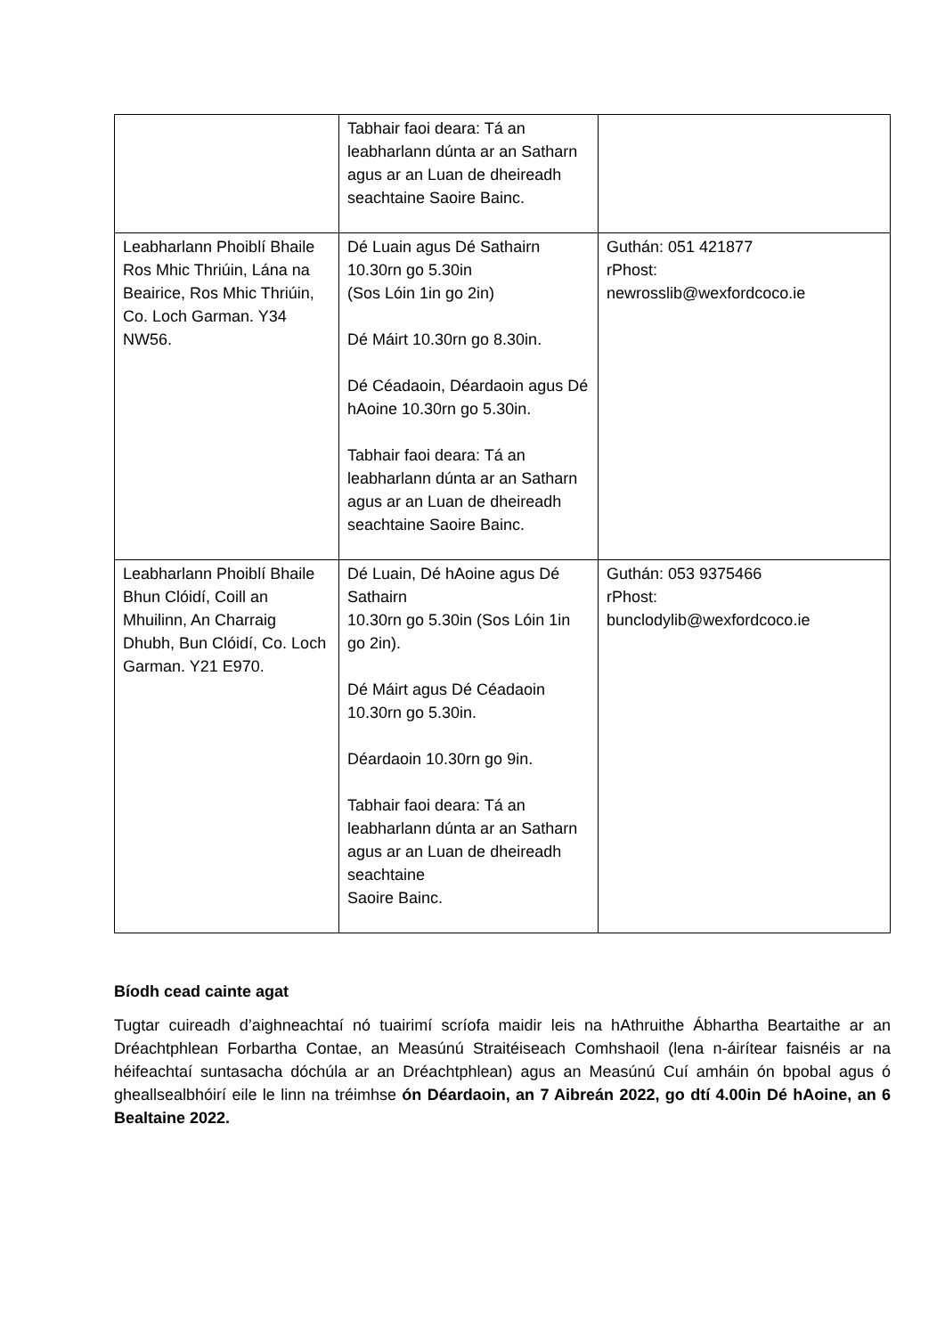| | Tabhair faoi deara: Tá an leabharlann dúnta ar an Satharn agus ar an Luan de dheireadh seachtaine Saoire Bainc. | |
| Leabharlann Phoiblí Bhaile Ros Mhic Thriúin, Lána na Beairice, Ros Mhic Thriúin, Co. Loch Garman. Y34 NW56. | Dé Luain agus Dé Sathairn 10.30rn go 5.30in (Sos Lóin 1in go 2in) Dé Máirt 10.30rn go 8.30in. Dé Céadaoin, Déardaoin agus Dé hAoine 10.30rn go 5.30in. Tabhair faoi deara: Tá an leabharlann dúnta ar an Satharn agus ar an Luan de dheireadh seachtaine Saoire Bainc. | Guthán: 051 421877 rPhost: newrosslib@wexfordcoco.ie |
| Leabharlann Phoiblí Bhaile Bhun Clóidí, Coill an Mhuilinn, An Charraig Dhubh, Bun Clóidí, Co. Loch Garman. Y21 E970. | Dé Luain, Dé hAoine agus Dé Sathairn 10.30rn go 5.30in (Sos Lóin 1in go 2in). Dé Máirt agus Dé Céadaoin 10.30rn go 5.30in. Déardaoin 10.30rn go 9in. Tabhair faoi deara: Tá an leabharlann dúnta ar an Satharn agus ar an Luan de dheireadh seachtaine Saoire Bainc. | Guthán: 053 9375466 rPhost: bunclodylib@wexfordcoco.ie |
Bíodh cead cainte agat
Tugtar cuireadh d’aighneachtaí nó tuairimí scríofa maidir leis na hAthruithe Ábhartha Beartaithe ar an Dréachtphlean Forbartha Contae, an Measúnú Straitéiseach Comhshaoil (lena n-áirítear faisnéis ar na héifeachtaí suntasacha dóchúla ar an Dréachtphlean) agus an Measúnú Cuí amháin ón bpobal agus ó gheallsealbhóirí eile le linn na tréimhse ón Déardaoin, an 7 Aibreán 2022, go dtí 4.00in Dé hAoine, an 6 Bealtaine 2022.